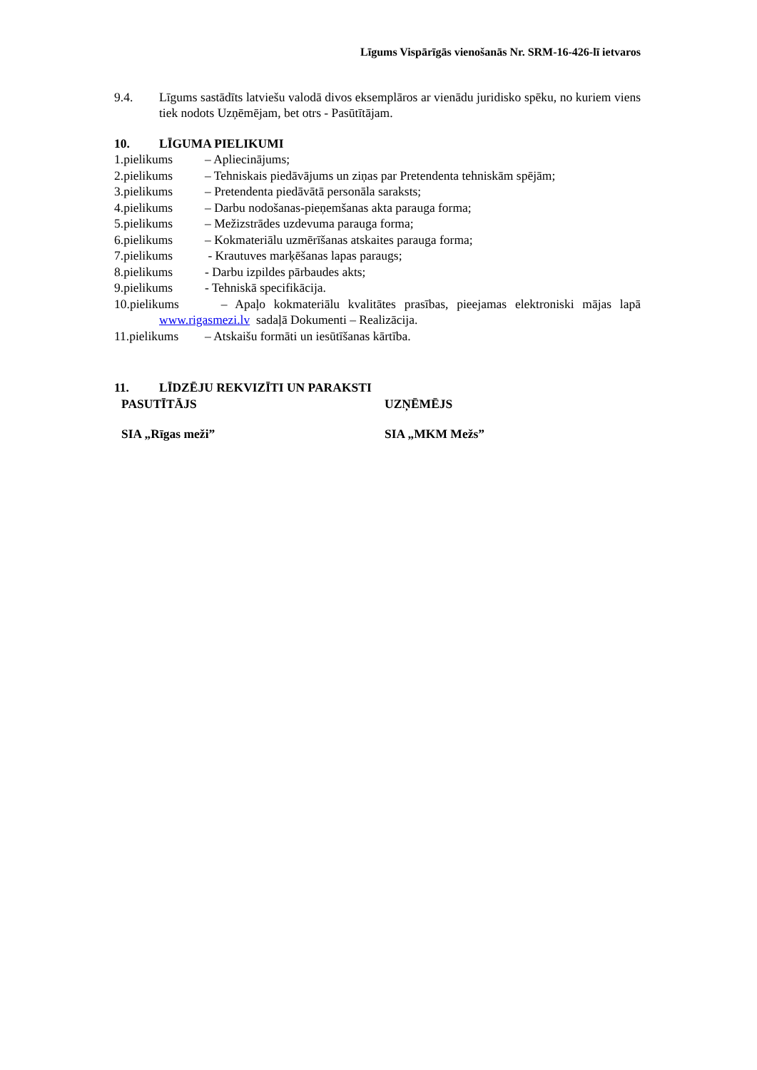Līgums Vispārīgās vienošanās Nr. SRM-16-426-lī ietvaros
9.4. Līgums sastādīts latviešu valodā divos eksemplāros ar vienādu juridisko spēku, no kuriem viens tiek nodots Uzņēmējam, bet otrs - Pasūtītājam.
10. LĪGUMA PIELIKUMI
1.pielikums – Apliecinājums;
2.pielikums – Tehniskais piedāvājums un ziņas par Pretendenta tehniskām spējām;
3.pielikums – Pretendenta piedāvātā personāla saraksts;
4.pielikums – Darbu nodošanas-pieņemšanas akta parauga forma;
5.pielikums – Mežizstrādes uzdevuma parauga forma;
6.pielikums – Kokmateriālu uzmērīšanas atskaites parauga forma;
7.pielikums - Krautuves marķēšanas lapas paraugs;
8.pielikums - Darbu izpildes pārbaudes akts;
9.pielikums - Tehniskā specifikācija.
10.pielikums – Apaļo kokmateriālu kvalitātes prasības, pieejamas elektroniski mājas lapā www.rigasmezi.lv sadaļā Dokumenti – Realizācija.
11.pielikums – Atskaišu formāti un iesūtīšanas kārtība.
11. LĪDZĒJU REKVIZĪTI UN PARAKSTI
PASUTĪTĀJS UZŅĒMĒJS
SIA „Rīgas meži” SIA „MKM Mežs”